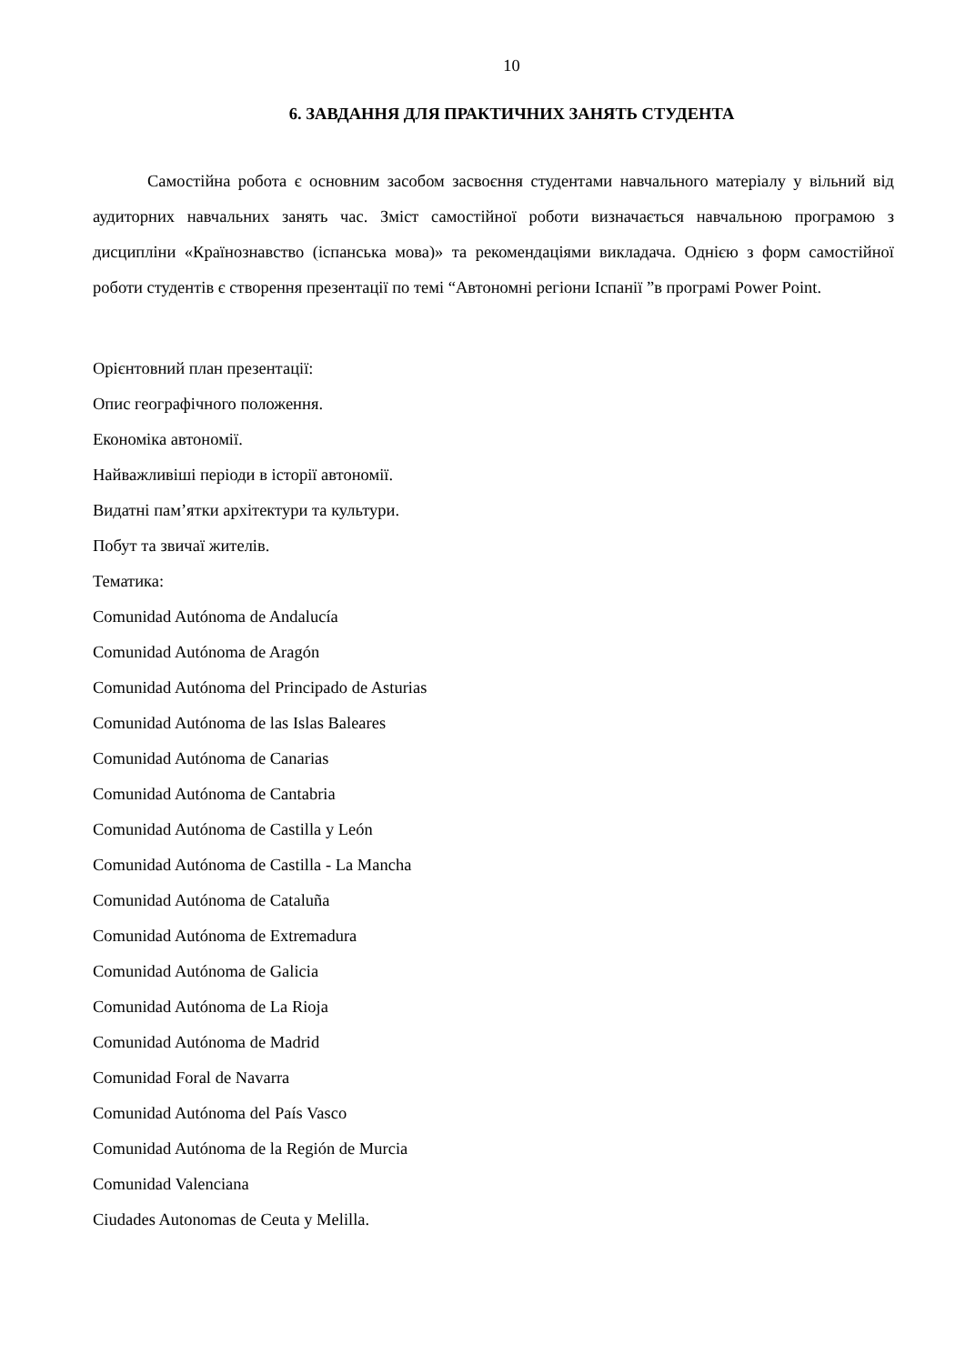10
6. ЗАВДАННЯ ДЛЯ ПРАКТИЧНИХ ЗАНЯТЬ СТУДЕНТА
Самостійна робота є основним засобом засвоєння студентами навчального матеріалу у вільний від аудиторних навчальних занять час. Зміст самостійної роботи визначається навчальною програмою з дисципліни «Країнознавство (іспанська мова)» та рекомендаціями викладача. Однією з форм самостійної роботи студентів є створення презентації по темі “Автономні регіони Іспанії ”в програмі Power Point.
Орієнтовний план презентації:
Опис географічного положення.
Економіка автономії.
Найважливіші періоди в історії автономії.
Видатні пам’ятки архітектури та культури.
Побут та звичаї жителів.
Тематика:
Comunidad Autónoma de Andalucía
Comunidad Autónoma de Aragón
Comunidad Autónoma del Principado de Asturias
Comunidad Autónoma de las Islas Baleares
Comunidad Autónoma de Canarias
Comunidad Autónoma de Cantabria
Comunidad Autónoma de Castilla y León
Comunidad Autónoma de Castilla - La Mancha
Comunidad Autónoma de Cataluña
Comunidad Autónoma de Extremadura
Comunidad Autónoma de Galicia
Comunidad Autónoma de La Rioja
Comunidad Autónoma de Madrid
Comunidad Foral de Navarra
Comunidad Autónoma del País Vasco
Comunidad Autónoma de la Región de Murcia
Comunidad Valenciana
Ciudades Autonomas de Ceuta y Melilla.